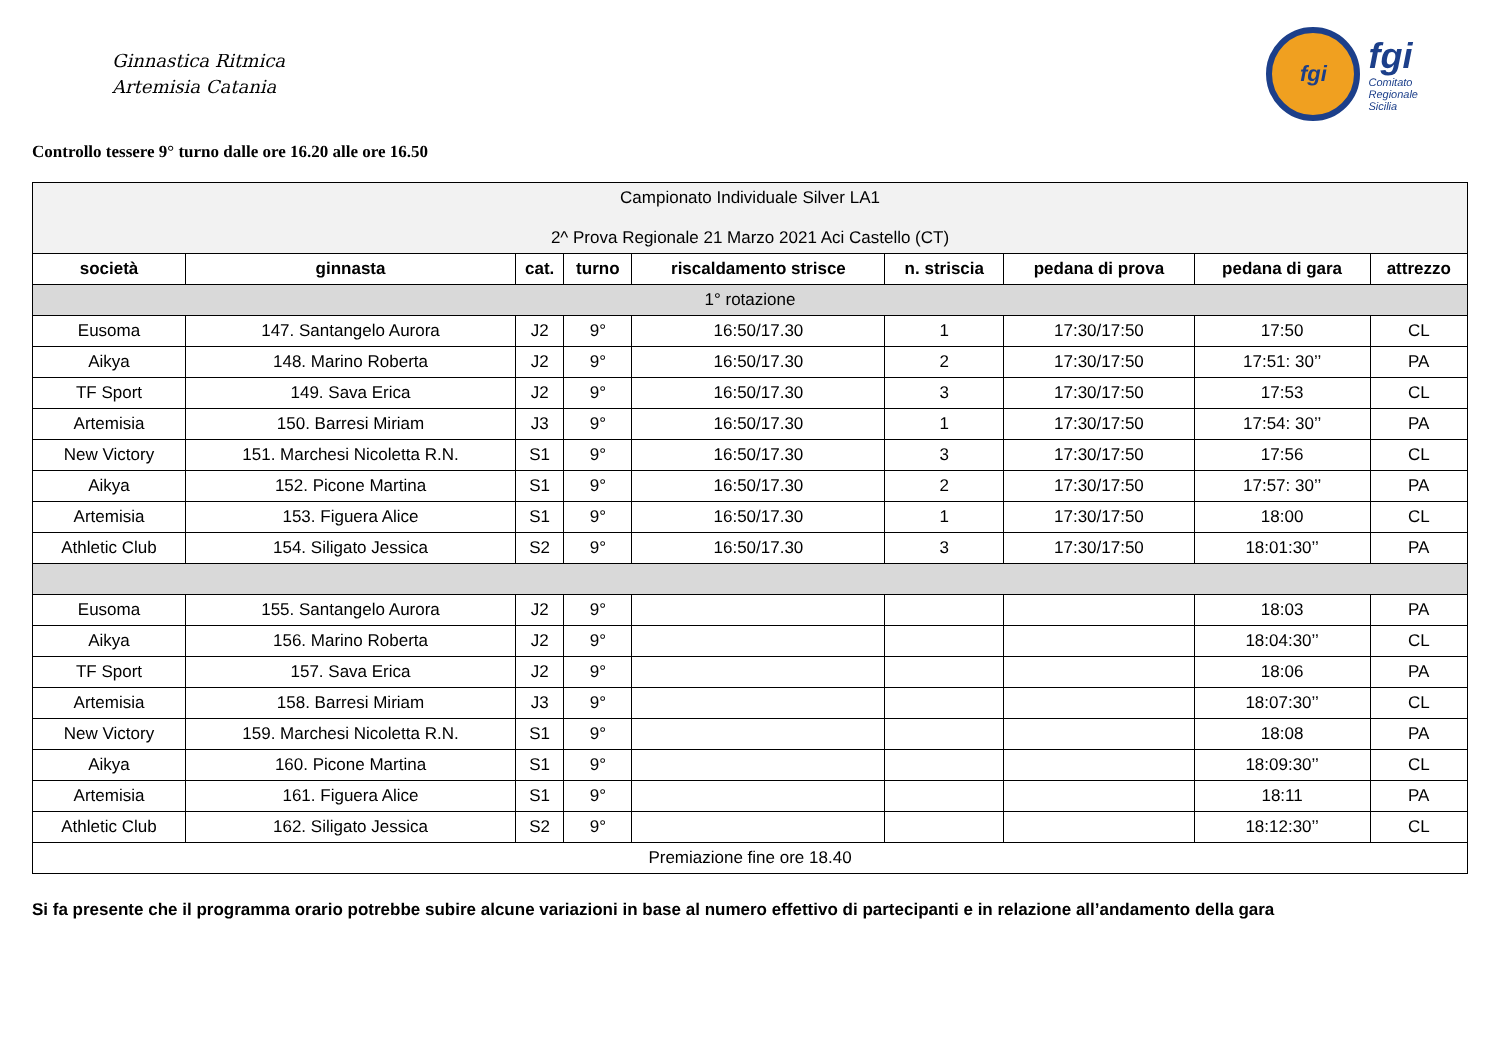Ginnastica Ritmica
Artemisia Catania
fgi
fgi
Comitato
Regionale
Sicilia
Controllo tessere 9° turno dalle ore 16.20 alle ore 16.50
| Campionato Individuale Silver LA1 2^ Prova Regionale 21 Marzo 2021 Aci Castello (CT) | | | | | | | | |
| società | ginnasta | cat. | turno | riscaldamento strisce | n. striscia | pedana di prova | pedana di gara | attrezzo |
| 1° rotazione | | | | | | | | |
| Eusoma | 147. Santangelo Aurora | J2 | 9° | 16:50/17.30 | 1 | 17:30/17:50 | 17:50 | CL |
| Aikya | 148. Marino Roberta | J2 | 9° | 16:50/17.30 | 2 | 17:30/17:50 | 17:51: 30’’ | PA |
| TF Sport | 149. Sava Erica | J2 | 9° | 16:50/17.30 | 3 | 17:30/17:50 | 17:53 | CL |
| Artemisia | 150. Barresi Miriam | J3 | 9° | 16:50/17.30 | 1 | 17:30/17:50 | 17:54: 30’’ | PA |
| New Victory | 151. Marchesi Nicoletta R.N. | S1 | 9° | 16:50/17.30 | 3 | 17:30/17:50 | 17:56 | CL |
| Aikya | 152. Picone Martina | S1 | 9° | 16:50/17.30 | 2 | 17:30/17:50 | 17:57: 30’’ | PA |
| Artemisia | 153. Figuera Alice | S1 | 9° | 16:50/17.30 | 1 | 17:30/17:50 | 18:00 | CL |
| Athletic Club | 154. Siligato Jessica | S2 | 9° | 16:50/17.30 | 3 | 17:30/17:50 | 18:01:30’’ | PA |
| Eusoma | 155. Santangelo Aurora | J2 | 9° | | | | 18:03 | PA |
| Aikya | 156. Marino Roberta | J2 | 9° | | | | 18:04:30’’ | CL |
| TF Sport | 157. Sava Erica | J2 | 9° | | | | 18:06 | PA |
| Artemisia | 158. Barresi Miriam | J3 | 9° | | | | 18:07:30’’ | CL |
| New Victory | 159. Marchesi Nicoletta R.N. | S1 | 9° | | | | 18:08 | PA |
| Aikya | 160. Picone Martina | S1 | 9° | | | | 18:09:30’’ | CL |
| Artemisia | 161. Figuera Alice | S1 | 9° | | | | 18:11 | PA |
| Athletic Club | 162. Siligato Jessica | S2 | 9° | | | | 18:12:30’’ | CL |
| Premiazione fine ore 18.40 | | | | | | | | |
Si fa presente che il programma orario potrebbe subire alcune variazioni in base al numero effettivo di partecipanti e in relazione all’andamento della gara